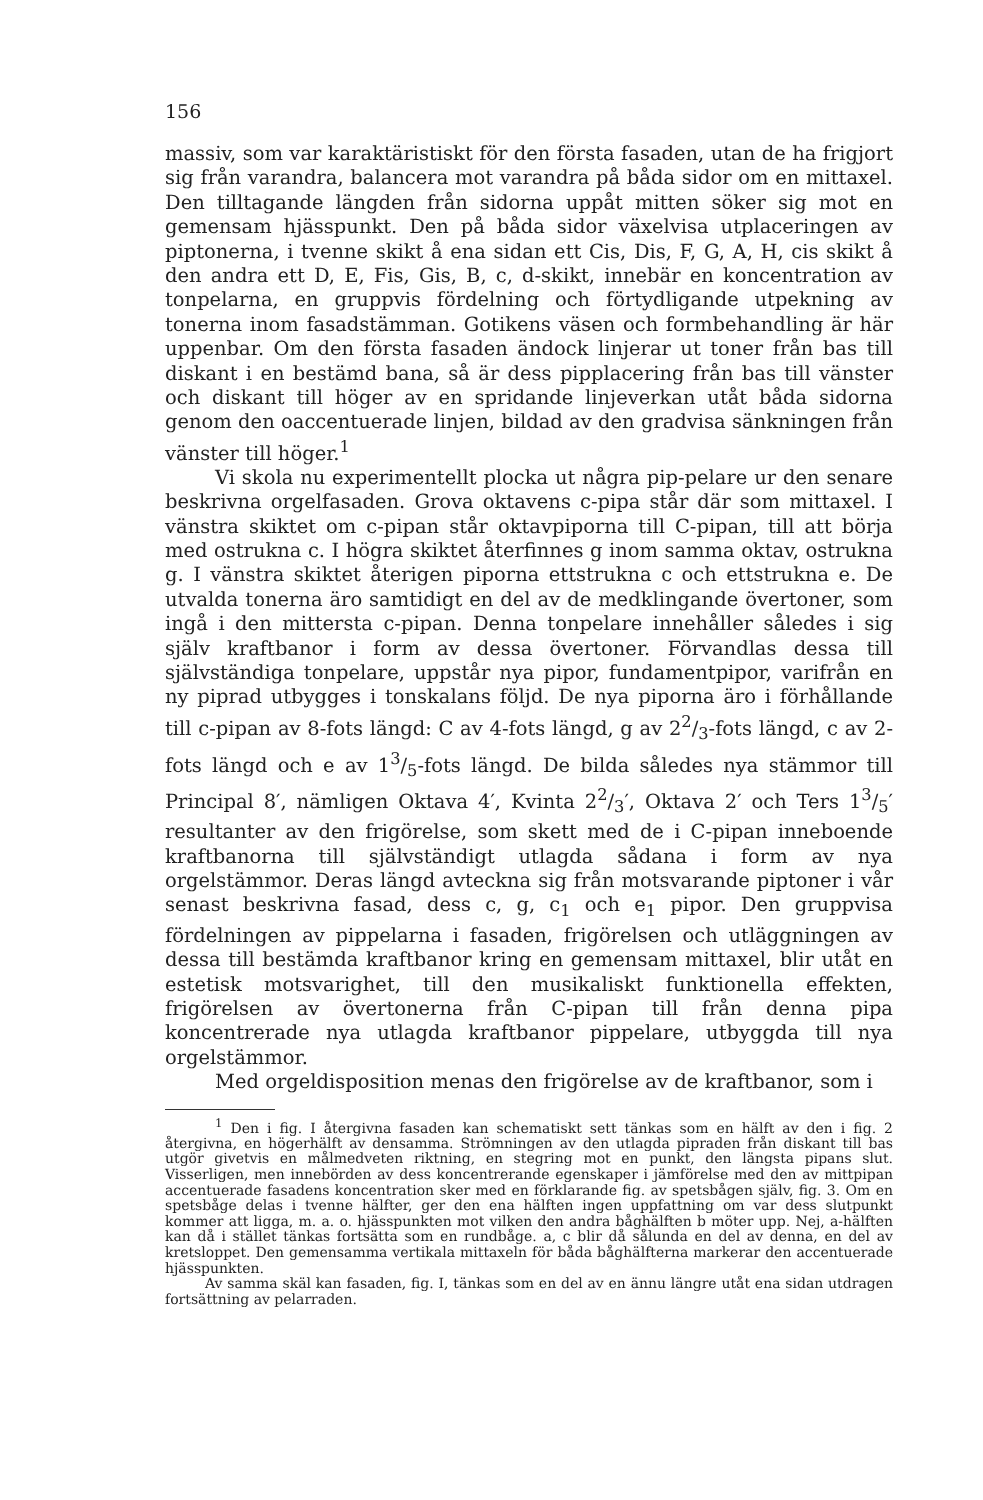156
massiv, som var karaktäristiskt för den första fasaden, utan de ha frigjort sig från varandra, balancera mot varandra på båda sidor om en mittaxel. Den tilltagande längden från sidorna uppåt mitten söker sig mot en gemensam hjässpunkt. Den på båda sidor växelvisa utplaceringen av piptonerna, i tvenne skikt å ena sidan ett Cis, Dis, F, G, A, H, cis skikt å den andra ett D, E, Fis, Gis, B, c, d-skikt, innebär en koncentration av tonpelarna, en gruppvis fördelning och förtydligande utpekning av tonerna inom fasadstämman. Gotikens väsen och formbehandling är här uppenbar. Om den första fasaden ändock linjerar ut toner från bas till diskant i en bestämd bana, så är dess pipplacering från bas till vänster och diskant till höger av en spridande linjeverkan utåt båda sidorna genom den oaccentuerade linjen, bildad av den gradvisa sänkningen från vänster till höger.<sup>1</sup>
Vi skola nu experimentellt plocka ut några pip-pelare ur den senare beskrivna orgelfasaden. Grova oktavens c-pipa står där som mittaxel. I vänstra skiktet om c-pipan står oktavpiporna till C-pipan, till att börja med ostrukna c. I högra skiktet återfinnes g inom samma oktav, ostrukna g. I vänstra skiktet återigen piporna ettstrukna c och ettstrukna e. De utvalda tonerna äro samtidigt en del av de medklingande övertoner, som ingå i den mittersta c-pipan. Denna tonpelare innehåller således i sig själv kraftbanor i form av dessa övertoner. Förvandlas dessa till självständiga tonpelare, uppstår nya pipor, fundamentpipor, varifrån en ny piprad utbygges i tonskalans följd. De nya piporna äro i förhållande till c-pipan av 8-fots längd: C av 4-fots längd, g av 22/3-fots längd, c av 2-fots längd och e av 13/5-fots längd. De bilda således nya stämmor till Principal 8′, nämligen Oktava 4′, Kvinta 22/3′, Oktava 2′ och Ters 13/5′ resultanter av den frigörelse, som skett med de i C-pipan inneboende kraftbanorna till självständigt utlagda sådana i form av nya orgelstämmor. Deras längd avteckna sig från motsvarande piptoner i vår senast beskrivna fasad, dess c, g, c<sub>1</sub> och e<sub>1</sub> pipor. Den gruppvisa fördelningen av pippelarna i fasaden, frigörelsen och utläggningen av dessa till bestämda kraftbanor kring en gemensam mittaxel, blir utåt en estetisk motsvarighet, till den musikaliskt funktionella effekten, frigörelsen av övertonerna från C-pipan till från denna pipa koncentrerade nya utlagda kraftbanor pippelare, utbyggda till nya orgelstämmor.
Med orgeldisposition menas den frigörelse av de kraftbanor, som i
<sup>1</sup> Den i fig. I återgivna fasaden kan schematiskt sett tänkas som en hälft av den i fig. 2 återgivna, en högerhälft av densamma. Strömningen av den utlagda pipraden från diskant till bas utgör givetvis en målmedveten riktning, en stegring mot en punkt, den längsta pipans slut. Visserligen, men innebörden av dess koncentrerande egenskaper i jämförelse med den av mittpipan accentuerade fasadens koncentration sker med en förklarande fig. av spetsbågen själv, fig. 3. Om en spetsbåge delas i tvenne hälfter, ger den ena hälften ingen uppfattning om var dess slutpunkt kommer att ligga, m. a. o. hjässpunkten mot vilken den andra båghälften b möter upp. Nej, a-hälften kan då i stället tänkas fortsätta som en rundbåge. a, c blir då sålunda en del av denna, en del av kretsloppet. Den gemensamma vertikala mittaxeln för båda båghälfterna markerar den accentuerade hjässpunkten.
Av samma skäl kan fasaden, fig. I, tänkas som en del av en ännu längre utåt ena sidan utdragen fortsättning av pelarraden.